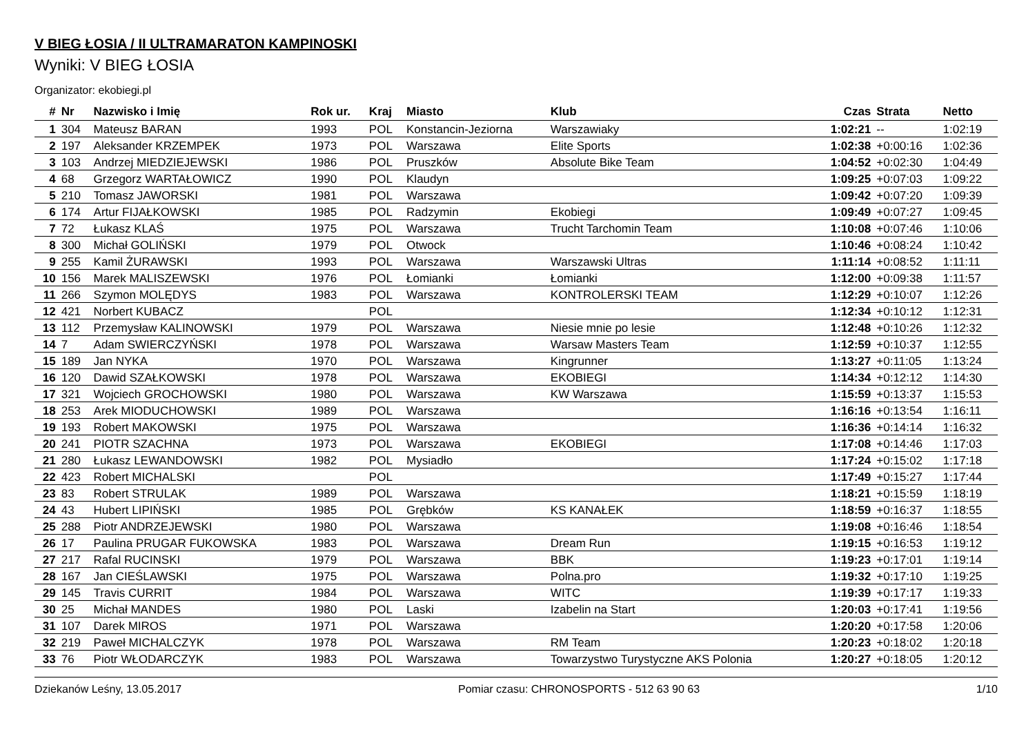V BIEG ŁOSIA / II ULTRAMARATON KAMPINOSKI
Wyniki: V BIEG ŁOSIA
Organizator: ekobiegi.pl
| # | Nr | Nazwisko i Imię | Rok ur. | Kraj | Miasto | Klub | Czas | Strata | Netto |
| --- | --- | --- | --- | --- | --- | --- | --- | --- | --- |
| 1 | 304 | Mateusz BARAN | 1993 | POL | Konstancin-Jeziorna | Warszawiaky | 1:02:21 | -- | 1:02:19 |
| 2 | 197 | Aleksander KRZEMPEK | 1973 | POL | Warszawa | Elite Sports | 1:02:38 | +0:00:16 | 1:02:36 |
| 3 | 103 | Andrzej MIEDZIEJEWSKI | 1986 | POL | Pruszków | Absolute Bike Team | 1:04:52 | +0:02:30 | 1:04:49 |
| 4 | 68 | Grzegorz WARTAŁOWICZ | 1990 | POL | Klaudyn | | 1:09:25 | +0:07:03 | 1:09:22 |
| 5 | 210 | Tomasz JAWORSKI | 1981 | POL | Warszawa | | 1:09:42 | +0:07:20 | 1:09:39 |
| 6 | 174 | Artur FIJAŁKOWSKI | 1985 | POL | Radzymin | Ekobiegi | 1:09:49 | +0:07:27 | 1:09:45 |
| 7 | 72 | Łukasz KLAŚ | 1975 | POL | Warszawa | Trucht Tarchomin Team | 1:10:08 | +0:07:46 | 1:10:06 |
| 8 | 300 | Michał GOLIŃSKI | 1979 | POL | Otwock | | 1:10:46 | +0:08:24 | 1:10:42 |
| 9 | 255 | Kamil ŻURAWSKI | 1993 | POL | Warszawa | Warszawski Ultras | 1:11:14 | +0:08:52 | 1:11:11 |
| 10 | 156 | Marek MALISZEWSKI | 1976 | POL | Łomianki | Łomianki | 1:12:00 | +0:09:38 | 1:11:57 |
| 11 | 266 | Szymon MOLĘDYS | 1983 | POL | Warszawa | KONTROLERSKI TEAM | 1:12:29 | +0:10:07 | 1:12:26 |
| 12 | 421 | Norbert KUBACZ | | POL | | | 1:12:34 | +0:10:12 | 1:12:31 |
| 13 | 112 | Przemysław KALINOWSKI | 1979 | POL | Warszawa | Niesie mnie po lesie | 1:12:48 | +0:10:26 | 1:12:32 |
| 14 | 7 | Adam SWIERCZYŃSKI | 1978 | POL | Warszawa | Warsaw Masters Team | 1:12:59 | +0:10:37 | 1:12:55 |
| 15 | 189 | Jan NYKA | 1970 | POL | Warszawa | Kingrunner | 1:13:27 | +0:11:05 | 1:13:24 |
| 16 | 120 | Dawid SZAŁKOWSKI | 1978 | POL | Warszawa | EKOBIEGI | 1:14:34 | +0:12:12 | 1:14:30 |
| 17 | 321 | Wojciech GROCHOWSKI | 1980 | POL | Warszawa | KW Warszawa | 1:15:59 | +0:13:37 | 1:15:53 |
| 18 | 253 | Arek MIODUCHOWSKI | 1989 | POL | Warszawa | | 1:16:16 | +0:13:54 | 1:16:11 |
| 19 | 193 | Robert MAKOWSKI | 1975 | POL | Warszawa | | 1:16:36 | +0:14:14 | 1:16:32 |
| 20 | 241 | PIOTR SZACHNA | 1973 | POL | Warszawa | EKOBIEGI | 1:17:08 | +0:14:46 | 1:17:03 |
| 21 | 280 | Łukasz LEWANDOWSKI | 1982 | POL | Mysiadło | | 1:17:24 | +0:15:02 | 1:17:18 |
| 22 | 423 | Robert MICHALSKI | | POL | | | 1:17:49 | +0:15:27 | 1:17:44 |
| 23 | 83 | Robert STRULAK | 1989 | POL | Warszawa | | 1:18:21 | +0:15:59 | 1:18:19 |
| 24 | 43 | Hubert LIPIŃSKI | 1985 | POL | Grębków | KS KANAŁEK | 1:18:59 | +0:16:37 | 1:18:55 |
| 25 | 288 | Piotr ANDRZEJEWSKI | 1980 | POL | Warszawa | | 1:19:08 | +0:16:46 | 1:18:54 |
| 26 | 17 | Paulina PRUGAR FUKOWSKA | 1983 | POL | Warszawa | Dream Run | 1:19:15 | +0:16:53 | 1:19:12 |
| 27 | 217 | Rafal RUCINSKI | 1979 | POL | Warszawa | BBK | 1:19:23 | +0:17:01 | 1:19:14 |
| 28 | 167 | Jan CIEŚLAWSKI | 1975 | POL | Warszawa | Polna.pro | 1:19:32 | +0:17:10 | 1:19:25 |
| 29 | 145 | Travis CURRIT | 1984 | POL | Warszawa | WITC | 1:19:39 | +0:17:17 | 1:19:33 |
| 30 | 25 | Michał MANDES | 1980 | POL | Laski | Izabelin na Start | 1:20:03 | +0:17:41 | 1:19:56 |
| 31 | 107 | Darek MIROS | 1971 | POL | Warszawa | | 1:20:20 | +0:17:58 | 1:20:06 |
| 32 | 219 | Paweł MICHALCZYK | 1978 | POL | Warszawa | RM Team | 1:20:23 | +0:18:02 | 1:20:18 |
| 33 | 76 | Piotr WŁODARCZYK | 1983 | POL | Warszawa | Towarzystwo Turystyczne AKS Polonia | 1:20:27 | +0:18:05 | 1:20:12 |
Dziekanów Leśny, 13.05.2017 Pomiar czasu: CHRONOSPORTS - 512 63 90 63 1/10